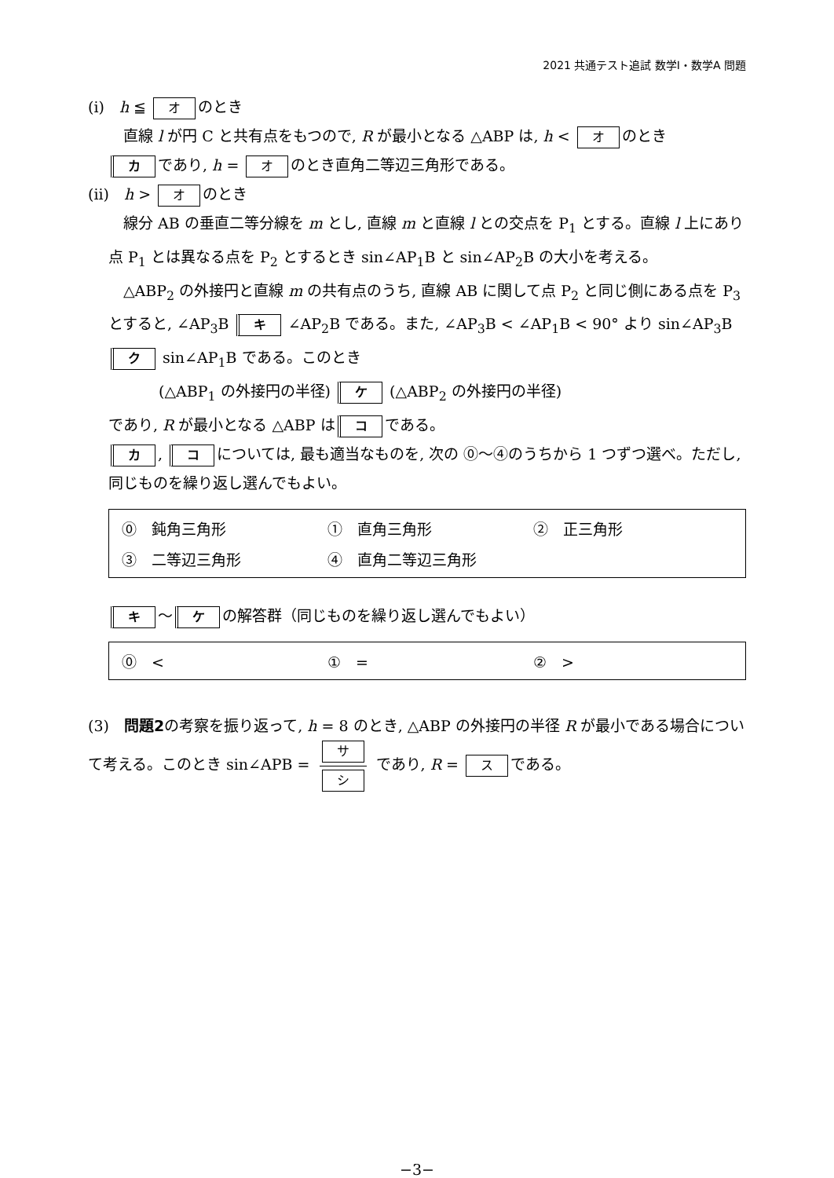2021 共通テスト追試 数学Ⅰ・数学A 問題
(i)　h ≦ オ のとき
　直線 l が円 C と共有点をもつので, R が最小となる △ABP は, h < オ のとき
カであり, h = オ のとき直角二等辺三角形である。
(ii)　h > オ のとき
　線分 AB の垂直二等分線を m とし, 直線 m と直線 l との交点を P<sub>1</sub> とする。直線 l 上にあり点 P<sub>1</sub> とは異なる点を P<sub>2</sub> とするとき sin∠AP<sub>1</sub>B と sin∠AP<sub>2</sub>B の大小を考える。
　△ABP<sub>2</sub> の外接円と直線 m の共有点のうち, 直線 AB に関して点 P<sub>2</sub> と同じ側にある点を P<sub>3</sub> とすると, ∠AP<sub>3</sub>B キ ∠AP<sub>2</sub>B である。また, ∠AP<sub>3</sub>B < ∠AP<sub>1</sub>B < 90° より sin∠AP<sub>3</sub>B ク sin∠AP<sub>1</sub>B である。このとき
(△ABP<sub>1</sub> の外接円の半径) ケ (△ABP<sub>2</sub> の外接円の半径)
であり, R が最小となる △ABP は コ である。
カ, コ については, 最も適当なものを, 次の ⓪〜④のうちから 1 つずつ選べ。ただし, 同じものを繰り返し選んでもよい。
| ⓪ 鈍角三角形 | ① 直角三角形 | ② 正三角形 |
| ③ 二等辺三角形 | ④ 直角二等辺三角形 | |
キ 〜 ケ の解答群（同じものを繰り返し選んでもよい）
| ⓪ < | ① = | ② > |
(3)　問題2の考察を振り返って, h = 8 のとき, △ABP の外接円の半径 R が最小である場合について考える。このとき sin∠APB = サ シ であり, R = ス である。
−3−